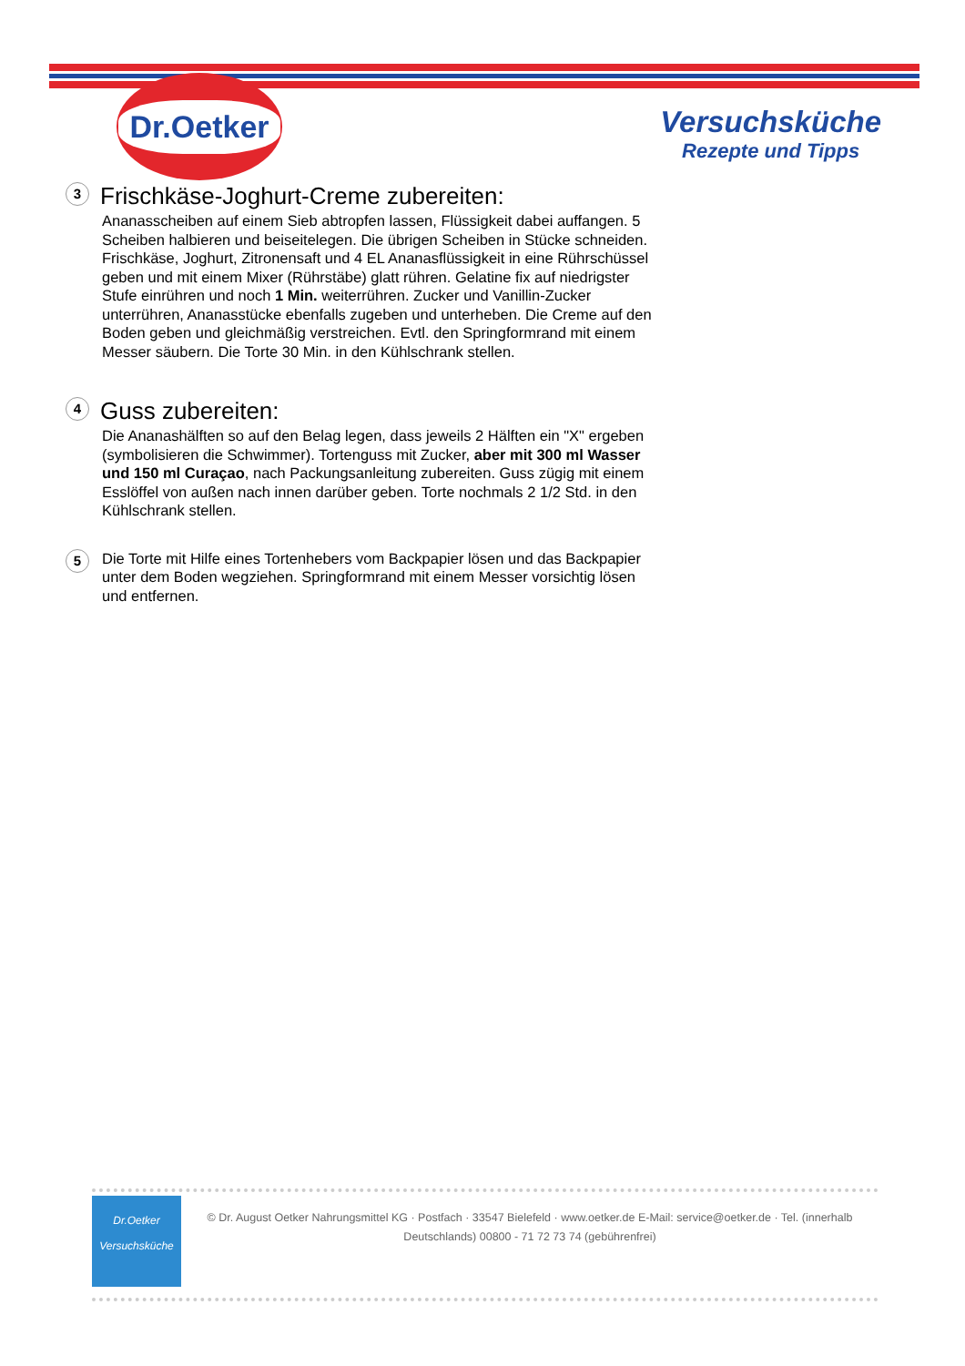Dr.Oetker
Versuchsküche
Rezepte und Tipps
3
Frischkäse-Joghurt-Creme zubereiten:
Ananasscheiben auf einem Sieb abtropfen lassen, Flüssigkeit dabei auffangen. 5 Scheiben halbieren und beiseitelegen. Die übrigen Scheiben in Stücke schneiden. Frischkäse, Joghurt, Zitronensaft und 4 EL Ananasflüssigkeit in eine Rührschüssel geben und mit einem Mixer (Rührstäbe) glatt rühren. Gelatine fix auf niedrigster Stufe einrühren und noch 1 Min. weiterrühren. Zucker und Vanillin-Zucker unterrühren, Ananasstücke ebenfalls zugeben und unterheben. Die Creme auf den Boden geben und gleichmäßig verstreichen. Evtl. den Springformrand mit einem Messer säubern. Die Torte 30 Min. in den Kühlschrank stellen.
4
Guss zubereiten:
Die Ananashälften so auf den Belag legen, dass jeweils 2 Hälften ein "X" ergeben (symbolisieren die Schwimmer). Tortenguss mit Zucker, aber mit 300 ml Wasser und 150 ml Curaçao, nach Packungsanleitung zubereiten. Guss zügig mit einem Esslöffel von außen nach innen darüber geben. Torte nochmals 2 1/2 Std. in den Kühlschrank stellen.
5
Die Torte mit Hilfe eines Tortenhebers vom Backpapier lösen und das Backpapier unter dem Boden wegziehen. Springformrand mit einem Messer vorsichtig lösen und entfernen.
Dr.Oetker
Versuchsküche
© Dr. August Oetker Nahrungsmittel KG · Postfach · 33547 Bielefeld · www.oetker.de E-Mail: service@oetker.de · Tel. (innerhalb Deutschlands) 00800 - 71 72 73 74 (gebührenfrei)